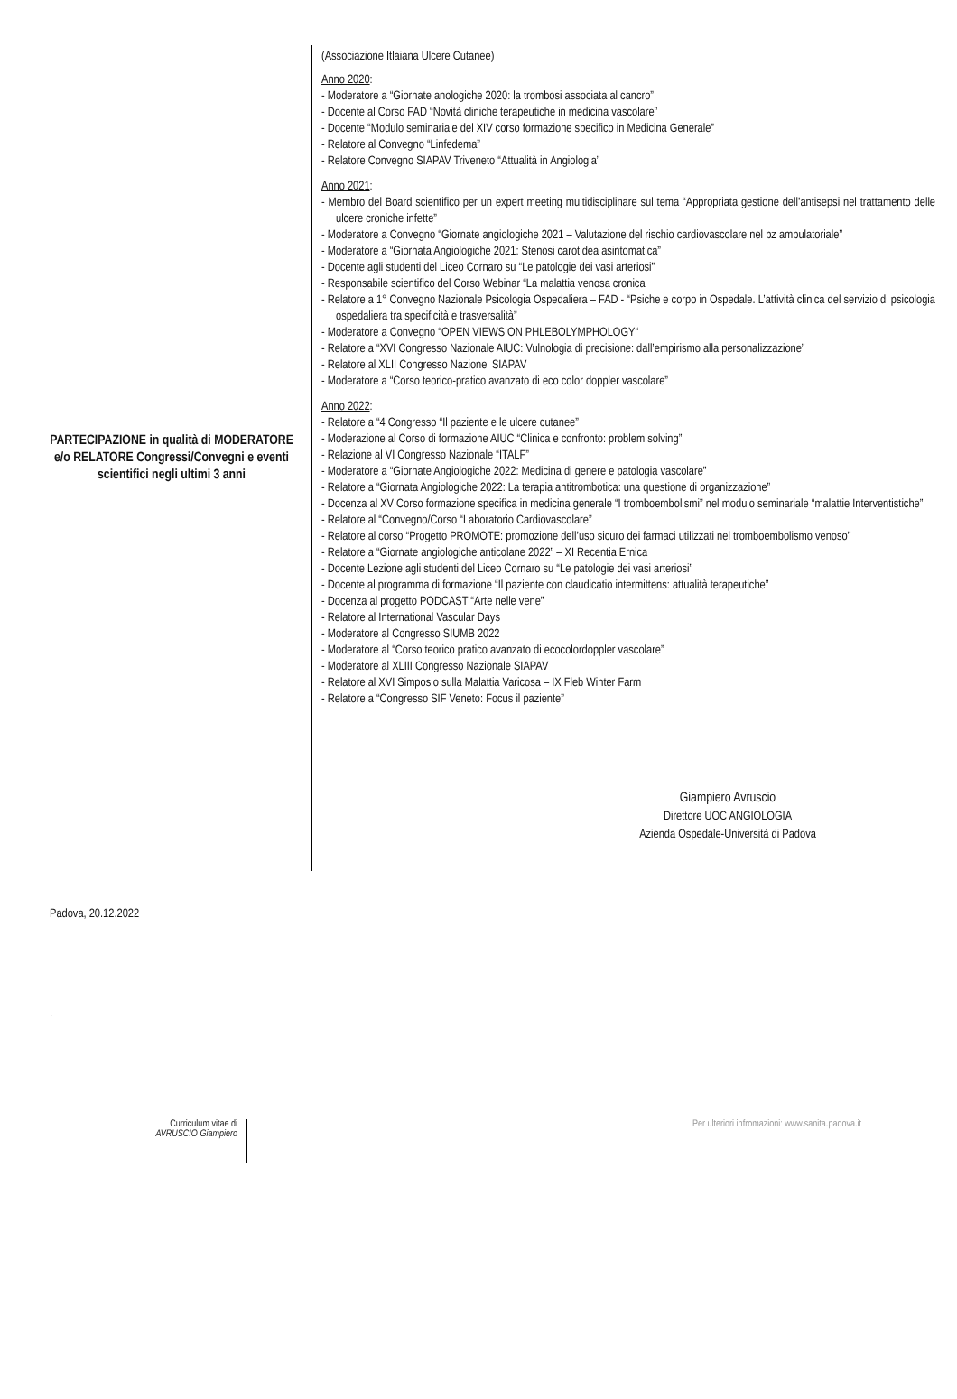PARTECIPAZIONE in qualità di MODERATORE e/o RELATORE Congressi/Convegni e eventi scientifici negli ultimi 3 anni
(Associazione Itlaiana Ulcere Cutanee)
Anno 2020:
- Moderatore a “Giornate anologiche 2020: la trombosi associata al cancro”
- Docente al Corso FAD “Novità cliniche terapeutiche in medicina vascolare”
- Docente “Modulo seminariale del XIV corso formazione specifico in Medicina Generale”
- Relatore al Convegno “Linfedema”
- Relatore Convegno SIAPAV Triveneto “Attualità in Angiologia”
Anno 2021:
- Membro del Board scientifico per un expert meeting multidisciplinare sul tema “Appropriata gestione dell’antisepsi nel trattamento delle ulcere croniche infette”
- Moderatore a Convegno “Giornate angiologiche 2021 – Valutazione del rischio cardiovascolare nel pz ambulatoriale”
- Moderatore a “Giornata Angiologiche 2021: Stenosi carotidea asintomatica”
- Docente agli studenti del Liceo Cornaro su “Le patologie dei vasi arteriosi”
- Responsabile scientifico del Corso Webinar “La malattia venosa cronica
- Relatore a 1° Convegno Nazionale Psicologia Ospedaliera – FAD - “Psiche e corpo in Ospedale. L’attività clinica del servizio di psicologia ospedaliera tra specificità e trasversalità”
- Moderatore a Convegno “OPEN VIEWS ON PHLEBOLYMPHOLOGY“
- Relatore a “XVI Congresso Nazionale AIUC: Vulnologia di precisione: dall’empirismo alla personalizzazione”
- Relatore al XLII Congresso Nazionel SIAPAV
- Moderatore a “Corso teorico-pratico avanzato di eco color doppler vascolare”
Anno 2022:
- Relatore a “4 Congresso “Il paziente e le ulcere cutanee”
- Moderazione al Corso di formazione AIUC “Clinica e confronto: problem solving”
- Relazione al VI Congresso Nazionale “ITALF”
- Moderatore a “Giornate Angiologiche 2022: Medicina di genere e patologia vascolare”
- Relatore a “Giornata Angiologiche 2022: La terapia antitrombotica: una questione di organizzazione”
- Docenza al XV Corso formazione specifica in medicina generale “I tromboembolismi” nel modulo seminariale “malattie Interventistiche”
- Relatore al “Convegno/Corso “Laboratorio Cardiovascolare”
- Relatore al corso “Progetto PROMOTE: promozione dell’uso sicuro dei farmaci utilizzati nel tromboembolismo venoso”
- Relatore a “Giornate angiologiche anticolane 2022” – XI Recentia Ernica
- Docente Lezione agli studenti del Liceo Cornaro su “Le patologie dei vasi arteriosi”
- Docente al programma di formazione “Il paziente con claudicatio intermittens: attualità terapeutiche”
- Docenza al progetto PODCAST “Arte nelle vene”
- Relatore al International Vascular Days
- Moderatore al Congresso SIUMB 2022
- Moderatore al “Corso teorico pratico avanzato di ecocolordoppler vascolare”
- Moderatore al XLIII Congresso Nazionale SIAPAV
- Relatore al XVI Simposio sulla Malattia Varicosa – IX Fleb Winter Farm
- Relatore a “Congresso SIF Veneto: Focus il paziente”
Giampiero Avruscio
Direttore UOC ANGIOLOGIA
Azienda Ospedale-Università di Padova
Padova, 20.12.2022
.
Curriculum vitae di
AVRUSCIO Giampiero
Per ulteriori infromazioni: www.sanita.padova.it